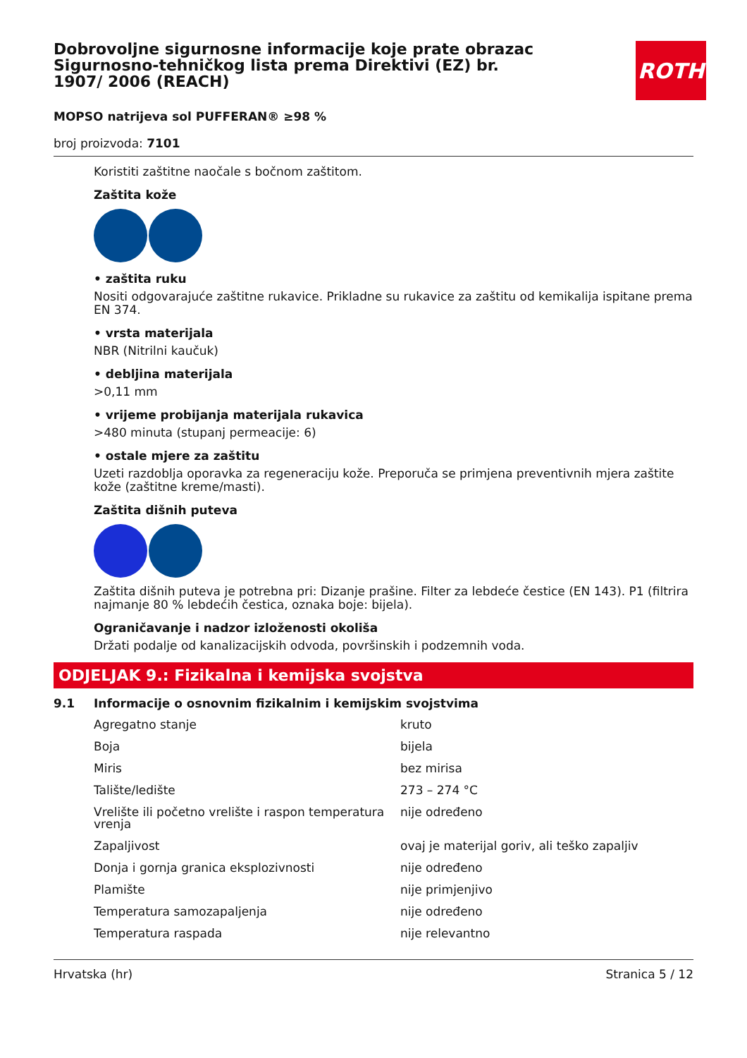Dobrovoljne sigurnosne informacije koje prate obrazac Sigurnosno-tehničkog lista prema Direktivi (EZ) br. 1907/ 2006 (REACH)
ROTH
MOPSO natrijeva sol PUFFERAN® ≥98 %
broj proizvoda: 7101
Koristiti zaštitne naočale s bočnom zaštitom.
Zaštita kože
• zaštita ruku
Nositi odgovarajuće zaštitne rukavice. Prikladne su rukavice za zaštitu od kemikalija ispitane prema EN 374.
• vrsta materijala
NBR (Nitrilni kaučuk)
• debljina materijala
>0,11 mm
• vrijeme probijanja materijala rukavica
>480 minuta (stupanj permeacije: 6)
• ostale mjere za zaštitu
Uzeti razdoblja oporavka za regeneraciju kože. Preporuča se primjena preventivnih mjera zaštite kože (zaštitne kreme/masti).
Zaštita dišnih puteva
Zaštita dišnih puteva je potrebna pri: Dizanje prašine. Filter za lebdeće čestice (EN 143). P1 (filtrira najmanje 80 % lebdećih čestica, oznaka boje: bijela).
Ograničavanje i nadzor izloženosti okoliša
Držati podalje od kanalizacijskih odvoda, površinskih i podzemnih voda.
ODJELJAK 9.: Fizikalna i kemijska svojstva
9.1 Informacije o osnovnim fizikalnim i kemijskim svojstvima
| Agregatno stanje | kruto |
| Boja | bijela |
| Miris | bez mirisa |
| Talište/ledište | 273 – 274 °C |
| Vrelište ili početno vrelište i raspon temperatura vrenja | nije određeno |
| Zapaljivost | ovaj je materijal goriv, ali teško zapaljiv |
| Donja i gornja granica eksplozivnosti | nije određeno |
| Plamište | nije primjenjivo |
| Temperatura samozapaljenja | nije određeno |
| Temperatura raspada | nije relevantno |
Hrvatska (hr) Stranica 5 / 12